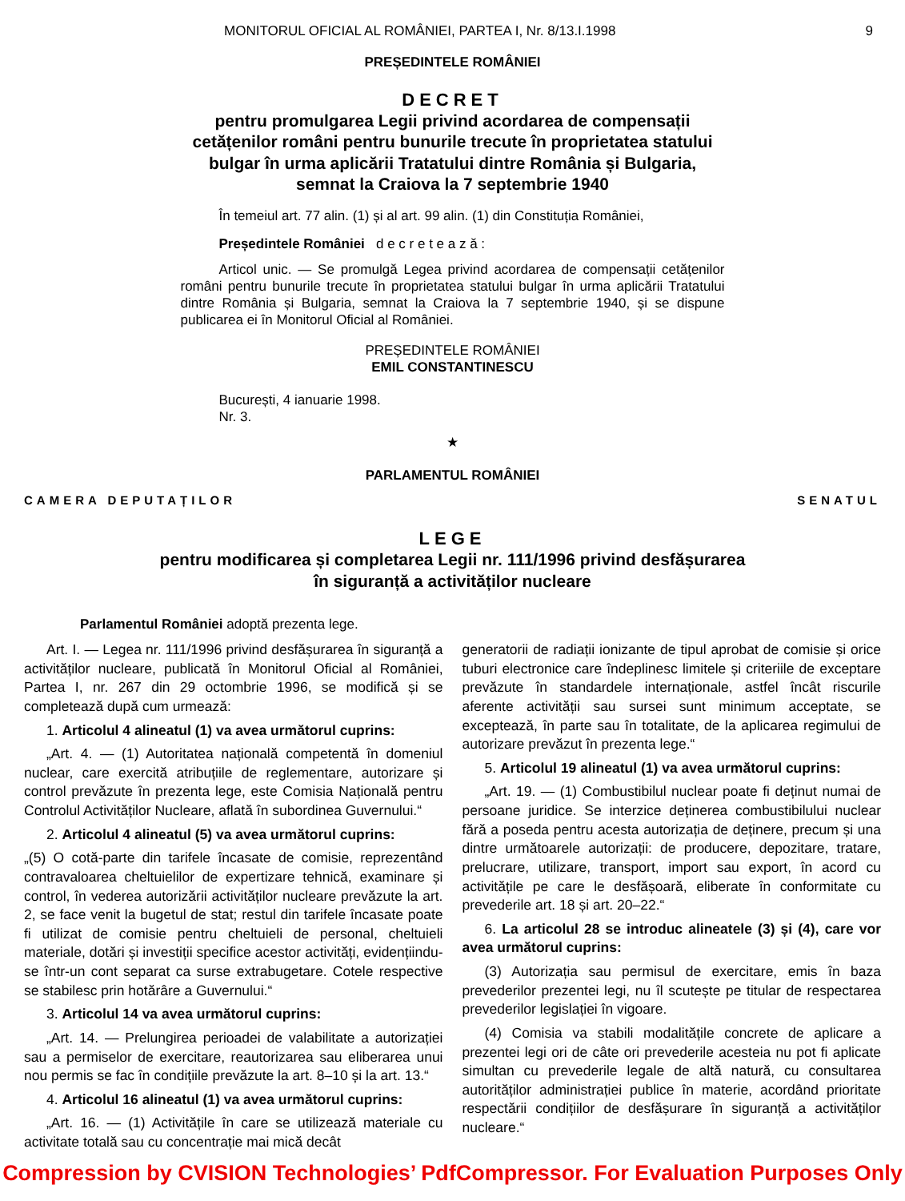MONITORUL OFICIAL AL ROMÂNIEI, PARTEA I, Nr. 8/13.I.1998 9
PREȘEDINTELE ROMÂNIEI
DECRET
pentru promulgarea Legii privind acordarea de compensații cetățenilor români pentru bunurile trecute în proprietatea statului bulgar în urma aplicării Tratatului dintre România și Bulgaria, semnat la Craiova la 7 septembrie 1940
În temeiul art. 77 alin. (1) și al art. 99 alin. (1) din Constituția României,
Președintele României d e c r e t e a z ă :
Articol unic. — Se promulgă Legea privind acordarea de compensații cetățenilor români pentru bunurile trecute în proprietatea statului bulgar în urma aplicării Tratatului dintre România și Bulgaria, semnat la Craiova la 7 septembrie 1940, și se dispune publicarea ei în Monitorul Oficial al României.
PREȘEDINTELE ROMÂNIEI
EMIL CONSTANTINESCU
București, 4 ianuarie 1998.
Nr. 3.
★
PARLAMENTUL ROMÂNIEI
CAMERA DEPUTAȚILOR SENATUL
LEGE
pentru modificarea și completarea Legii nr. 111/1996 privind desfășurarea
în siguranță a activităților nucleare
Parlamentul României adoptă prezenta lege.
Art. I. — Legea nr. 111/1996 privind desfășurarea în siguranță a activităților nucleare, publicată în Monitorul Oficial al României, Partea I, nr. 267 din 29 octombrie 1996, se modifică și se completează după cum urmează:
1. Articolul 4 alineatul (1) va avea următorul cuprins:
„Art. 4. — (1) Autoritatea națională competentă în domeniul nuclear, care exercită atribuțiile de reglementare, autorizare și control prevăzute în prezenta lege, este Comisia Națională pentru Controlul Activităților Nucleare, aflată în subordinea Guvernului.“
2. Articolul 4 alineatul (5) va avea următorul cuprins:
„(5) O cotă-parte din tarifele încasate de comisie, reprezentând contravaloarea cheltuielilor de expertizare tehnică, examinare și control, în vederea autorizării activităților nucleare prevăzute la art. 2, se face venit la bugetul de stat; restul din tarifele încasate poate fi utilizat de comisie pentru cheltuieli de personal, cheltuieli materiale, dotări și investiții specifice acestor activități, evidențiindu-se într-un cont separat ca surse extrabugetare. Cotele respective se stabilesc prin hotărâre a Guvernului.“
3. Articolul 14 va avea următorul cuprins:
„Art. 14. — Prelungirea perioadei de valabilitate a autorizației sau a permiselor de exercitare, reautorizarea sau eliberarea unui nou permis se fac în condițiile prevăzute la art. 8–10 și la art. 13.“
4. Articolul 16 alineatul (1) va avea următorul cuprins:
„Art. 16. — (1) Activitățile în care se utilizează materiale cu activitate totală sau cu concentrație mai mică decât
generatorii de radiații ionizante de tipul aprobat de comisie și orice tuburi electronice care îndeplinesc limitele și criteriile de exceptare prevăzute în standardele internaționale, astfel încât riscurile aferente activității sau sursei sunt minimum acceptate, se exceptează, în parte sau în totalitate, de la aplicarea regimului de autorizare prevăzut în prezenta lege.“
5. Articolul 19 alineatul (1) va avea următorul cuprins:
„Art. 19. — (1) Combustibilul nuclear poate fi deținut numai de persoane juridice. Se interzice deținerea combustibilului nuclear fără a poseda pentru acesta autorizația de deținere, precum și una dintre următoarele autorizații: de producere, depozitare, tratare, prelucrare, utilizare, transport, import sau export, în acord cu activitățile pe care le desfășoară, eliberate în conformitate cu prevederile art. 18 și art. 20–22.“
6. La articolul 28 se introduc alineatele (3) și (4), care vor avea următorul cuprins:
(3) Autorizația sau permisul de exercitare, emis în baza prevederilor prezentei legi, nu îl scutește pe titular de respectarea prevederilor legislației în vigoare.
(4) Comisia va stabili modalitățile concrete de aplicare a prezentei legi ori de câte ori prevederile acesteia nu pot fi aplicate simultan cu prevederile legale de altă natură, cu consultarea autorităților administrației publice în materie, acordând prioritate respectării condițiilor de desfășurare în siguranță a activităților nucleare.“
Compression by CVISION Technologies’ PdfCompressor. For Evaluation Purposes Only